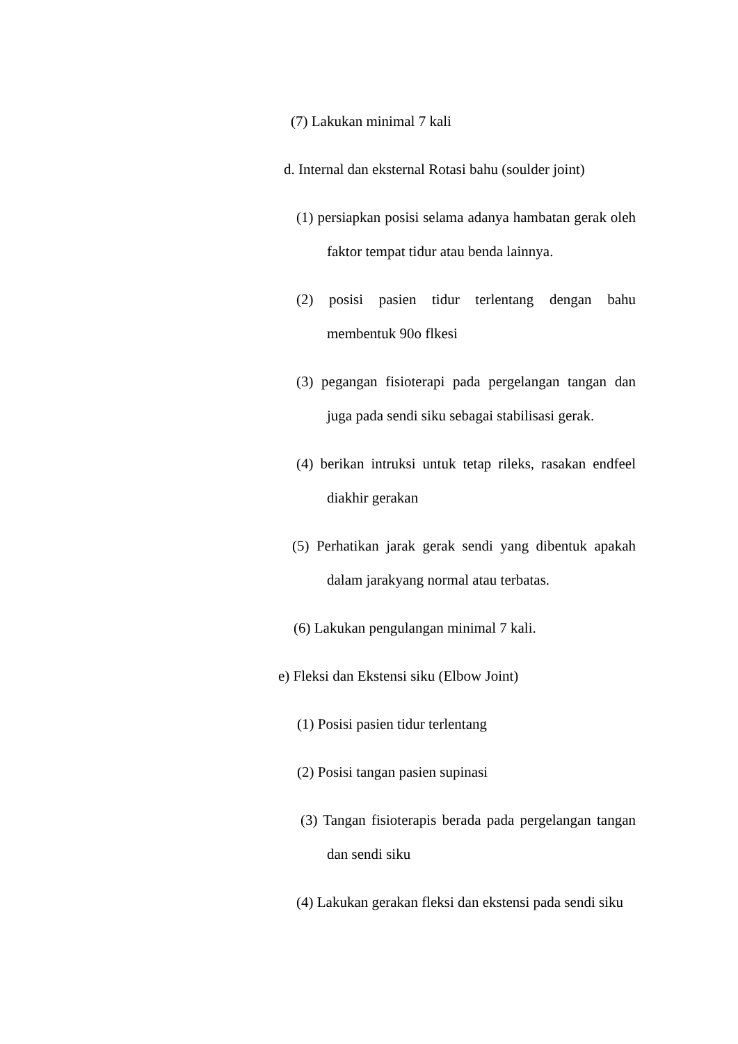(7) Lakukan minimal 7 kali
d. Internal dan eksternal Rotasi bahu (soulder joint)
(1) persiapkan posisi selama adanya hambatan gerak oleh faktor tempat tidur atau benda lainnya.
(2) posisi pasien tidur terlentang dengan bahu membentuk 90o flkesi
(3) pegangan fisioterapi pada pergelangan tangan dan juga pada sendi siku sebagai stabilisasi gerak.
(4) berikan intruksi untuk tetap rileks, rasakan endfeel diakhir gerakan
(5) Perhatikan jarak gerak sendi yang dibentuk apakah dalam jarakyang normal atau terbatas.
(6) Lakukan pengulangan minimal 7 kali.
e) Fleksi dan Ekstensi siku (Elbow Joint)
(1) Posisi pasien tidur terlentang
(2) Posisi tangan pasien supinasi
(3) Tangan fisioterapis berada pada pergelangan tangan dan sendi siku
(4) Lakukan gerakan fleksi dan ekstensi pada sendi siku